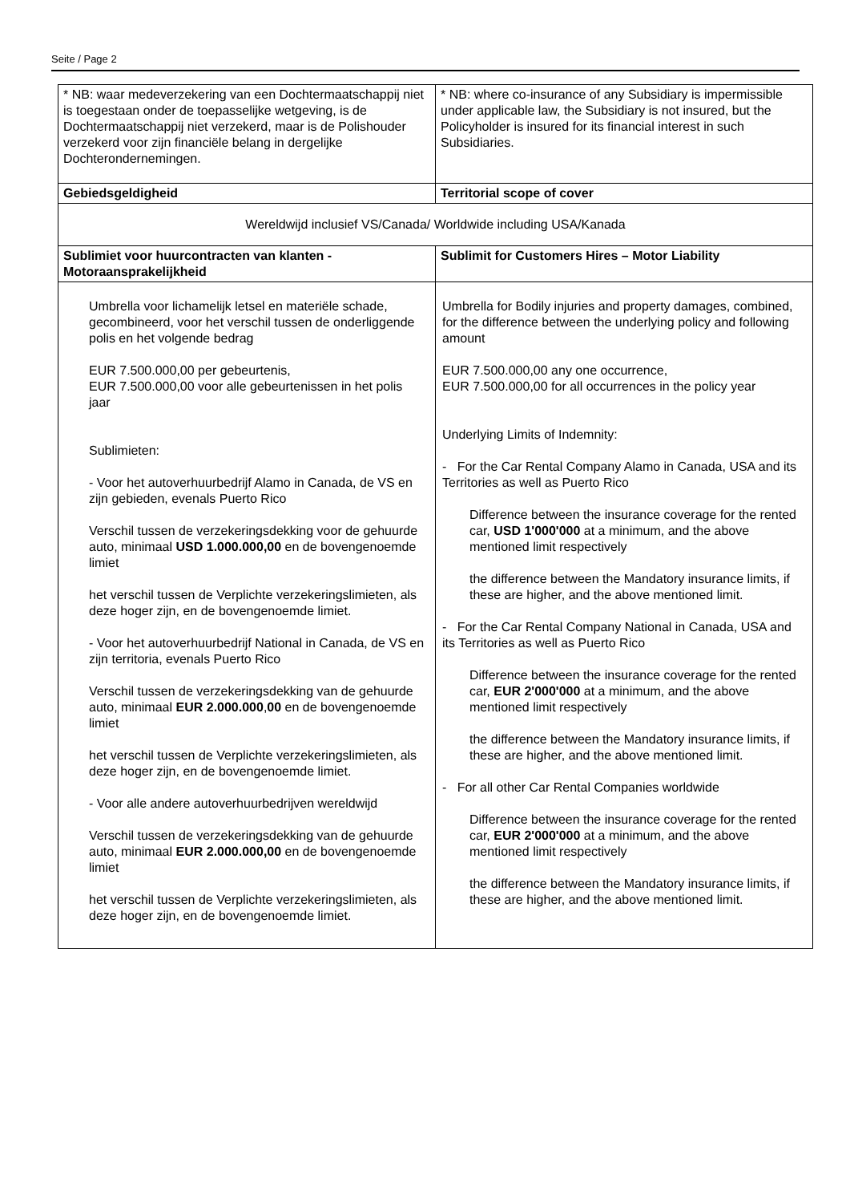Seite / Page 2
| * NB: waar medeverzekering van een Dochtermaatschappij niet is toegestaan onder de toepasselijke wetgeving, is de Dochtermaatschappij niet verzekerd, maar is de Polishouder verzekerd voor zijn financiële belang in dergelijke Dochterondernemingen. | * NB: where co-insurance of any Subsidiary is impermissible under applicable law, the Subsidiary is not insured, but the Policyholder is insured for its financial interest in such Subsidiaries. |
| Gebiedsgeldigheid | Territorial scope of cover |
| Wereldwijd inclusief VS/Canada/ Worldwide including USA/Kanada | |
| Sublimiet voor huurcontracten van klanten - Motoraansprakelijkheid | Sublimit for Customers Hires – Motor Liability |
| Umbrella voor lichamelijk letsel en materiële schade, gecombineerd, voor het verschil tussen de onderliggende polis en het volgende bedrag EUR 7.500.000,00 per gebeurtenis, EUR 7.500.000,00 voor alle gebeurtenissen in het polis jaar Sublimieten: - Voor het autoverhuurbedrijf Alamo in Canada, de VS en zijn gebieden, evenals Puerto Rico Verschil tussen de verzekeringsdekking voor de gehuurde auto, minimaal USD 1.000.000,00 en de bovengenoemde limiet het verschil tussen de Verplichte verzekeringslimieten, als deze hoger zijn, en de bovengenoemde limiet. - Voor het autoverhuurbedrijf National in Canada, de VS en zijn territoria, evenals Puerto Rico Verschil tussen de verzekeringsdekking van de gehuurde auto, minimaal EUR 2.000.000 , 00 en de bovengenoemde limiet het verschil tussen de Verplichte verzekeringslimieten, als deze hoger zijn, en de bovengenoemde limiet. - Voor alle andere autoverhuurbedrijven wereldwijd Verschil tussen de verzekeringsdekking van de gehuurde auto, minimaal EUR 2.000.000,00 en de bovengenoemde limiet het verschil tussen de Verplichte verzekeringslimieten, als deze hoger zijn, en de bovengenoemde limiet. | Umbrella for Bodily injuries and property damages, combined, for the difference between the underlying policy and following amount EUR 7.500.000,00 any one occurrence, EUR 7.500.000,00 for all occurrences in the policy year Underlying Limits of Indemnity: - For the Car Rental Company Alamo in Canada, USA and its Territories as well as Puerto Rico Difference between the insurance coverage for the rented car, USD 1'000'000 at a minimum, and the above mentioned limit respectively the difference between the Mandatory insurance limits, if these are higher, and the above mentioned limit. - For the Car Rental Company National in Canada, USA and its Territories as well as Puerto Rico Difference between the insurance coverage for the rented car, EUR 2'000'000 at a minimum, and the above mentioned limit respectively the difference between the Mandatory insurance limits, if these are higher, and the above mentioned limit. - For all other Car Rental Companies worldwide Difference between the insurance coverage for the rented car, EUR 2'000'000 at a minimum, and the above mentioned limit respectively the difference between the Mandatory insurance limits, if these are higher, and the above mentioned limit. |